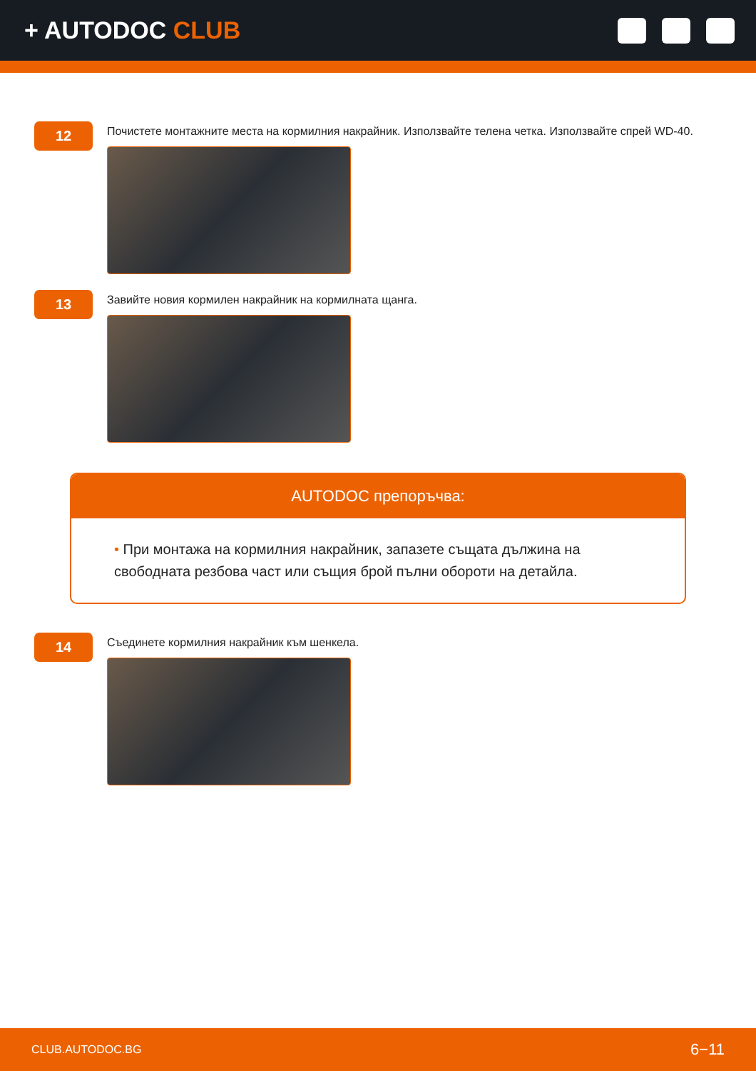+ AUTODOC CLUB
12
Почистете монтажните места на кормилния накрайник. Използвайте телена четка. Използвайте спрей WD-40.
13
Завийте новия кормилен накрайник на кормилната щанга.
AUTODOC препоръчва:
• При монтажа на кормилния накрайник, запазете същата дължина на свободната резбова част или същия брой пълни обороти на детайла.
14
Съединете кормилния накрайник към шенкела.
CLUB.AUTODOC.BG 6−11